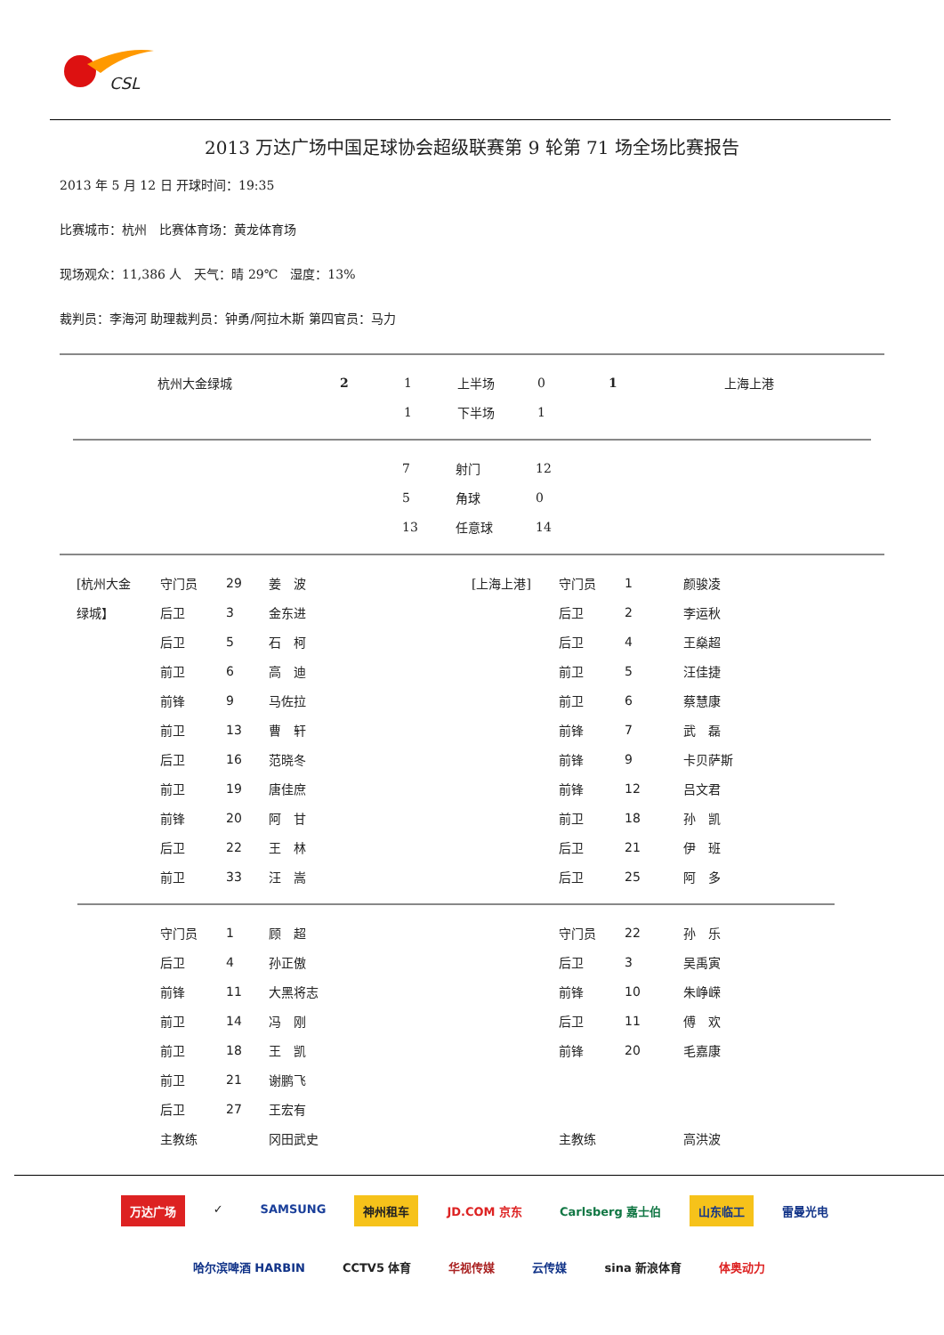CSL
2013 万达广场中国足球协会超级联赛第 9 轮第 71 场全场比赛报告
2013 年 5 月 12 日 开球时间：19:35
比赛城市：杭州　比赛体育场：黄龙体育场
现场观众：11,386 人　天气：晴 29℃　湿度：13%
裁判员：李海河 助理裁判员：钟勇/阿拉木斯 第四官员：马力
| | 杭州大金绿城 | 2 | 1 | 上半场 | 0 | 1 | 上海上港 |
| | | | 1 | 下半场 | 1 | | |
| 7 | 射门 | 12 |
| 5 | 角球 | 0 |
| 13 | 任意球 | 14 |
| [杭州大金 | 守门员 | 29 | 姜 波 | [上海上港] | 守门员 | 1 | 颜骏凌 |
| 绿城】 | 后卫 | 3 | 金东进 | | 后卫 | 2 | 李运秋 |
| | 后卫 | 5 | 石 柯 | | 后卫 | 4 | 王燊超 |
| | 前卫 | 6 | 高 迪 | | 前卫 | 5 | 汪佳捷 |
| | 前锋 | 9 | 马佐拉 | | 前卫 | 6 | 蔡慧康 |
| | 前卫 | 13 | 曹 轩 | | 前锋 | 7 | 武 磊 |
| | 后卫 | 16 | 范晓冬 | | 前锋 | 9 | 卡贝萨斯 |
| | 前卫 | 19 | 唐佳庶 | | 前锋 | 12 | 吕文君 |
| | 前锋 | 20 | 阿 甘 | | 前卫 | 18 | 孙 凯 |
| | 后卫 | 22 | 王 林 | | 后卫 | 21 | 伊 班 |
| | 前卫 | 33 | 汪 嵩 | | 后卫 | 25 | 阿 多 |
| | 守门员 | 1 | 顾 超 | | 守门员 | 22 | 孙 乐 |
| | 后卫 | 4 | 孙正傲 | | 后卫 | 3 | 吴禹寅 |
| | 前锋 | 11 | 大黑将志 | | 前锋 | 10 | 朱峥嵘 |
| | 前卫 | 14 | 冯 刚 | | 后卫 | 11 | 傅 欢 |
| | 前卫 | 18 | 王 凯 | | 前锋 | 20 | 毛嘉康 |
| | 前卫 | 21 | 谢鹏飞 | | | | |
| | 后卫 | 27 | 王宏有 | | | | |
| | 主教练 | | 冈田武史 | | 主教练 | | 高洪波 |
万达广场 ✓ SAMSUNG 神州租车 JD.COM 京东 Carlsberg 嘉士伯 山东临工 雷曼光电
哈尔滨啤酒 HARBIN CCTV5 体育 华视传媒 云传媒 sina 新浪体育 体奥动力